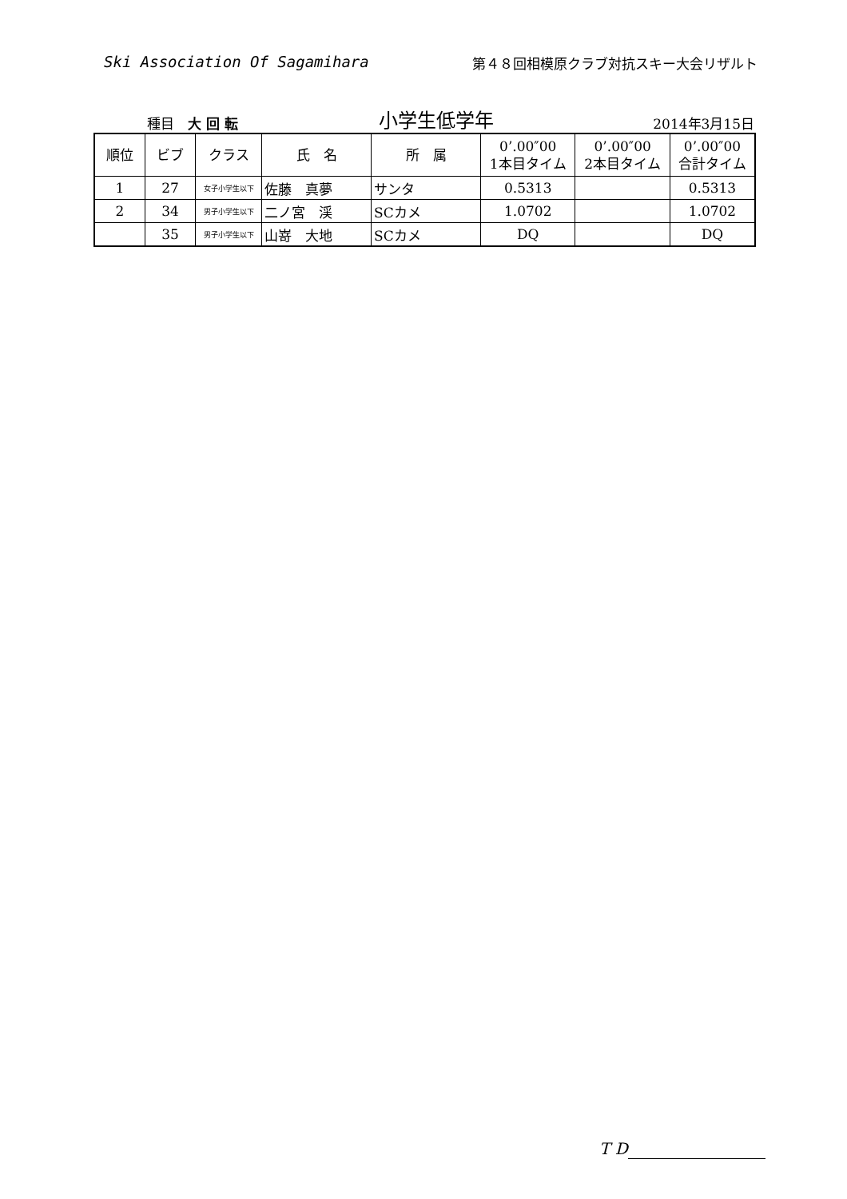Ski Association Of Sagamihara 第４８回相模原クラブ対抗スキー大会リザルト
種目　大 回 転
小学生低学年
2014年3月15日
| 順位 | ビブ | クラス | 氏 名 | 所 属 | 0’.00″00 1本目タイム | 0’.00″00 2本目タイム | 0’.00″00 合計タイム |
| --- | --- | --- | --- | --- | --- | --- | --- |
| 1 | 27 | 女子小学生以下 | 佐藤 真夢 | サンタ | 0.5313 | | 0.5313 |
| 2 | 34 | 男子小学生以下 | 二ノ宮 渓 | SCカメ | 1.0702 | | 1.0702 |
| | 35 | 男子小学生以下 | 山嵜 大地 | SCカメ | DQ | | DQ |
T D